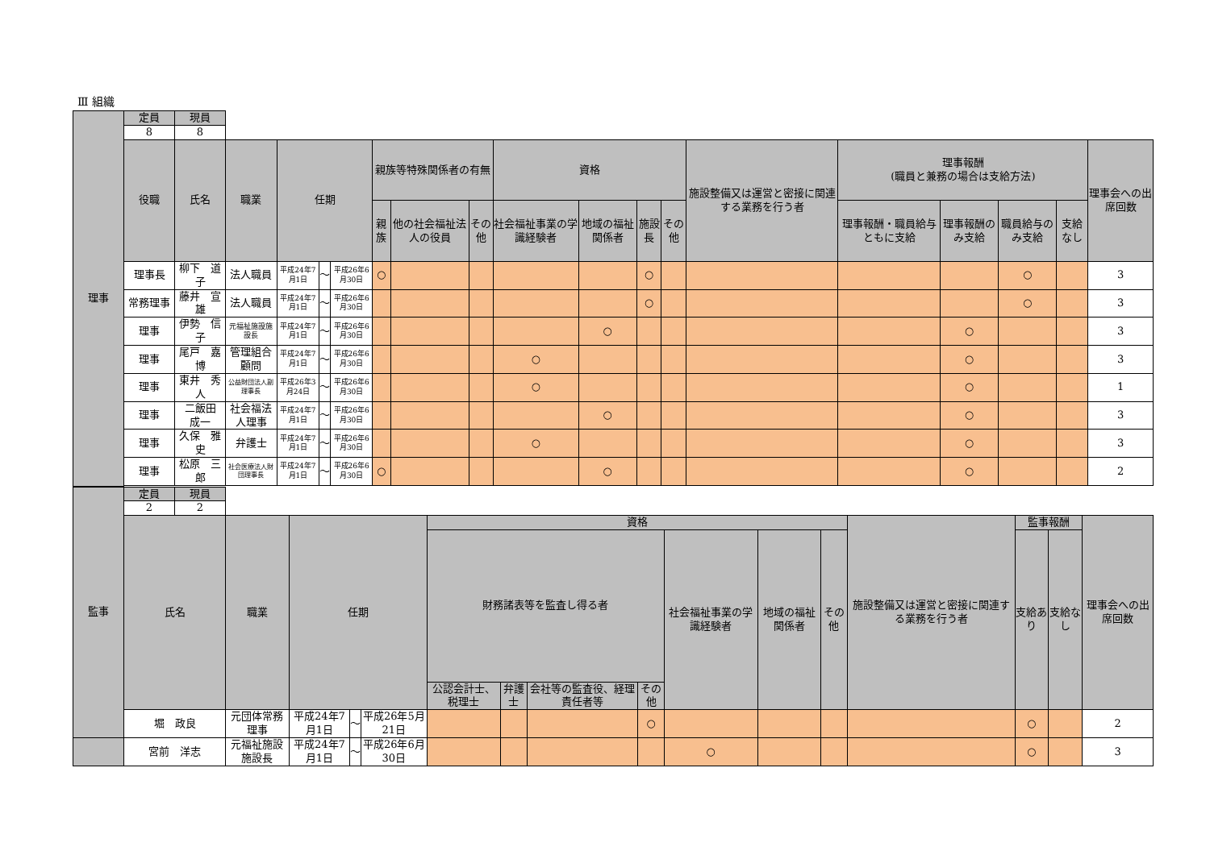Ⅲ 組織
| 理事 | 定員 | 現員 | | | | | | | | | | | | | | | | | |
| | 8 | 8 | | | | | | | | | | | | | | | | | |
| | 役職 | 氏名 | 職業 | 任期 | | | 親族等特殊関係者の有無 | | | 資格 | | | | 施設整備又は運営と密接に関連する業務を行う者 | 理事報酬 (職員と兼務の場合は支給方法) | | | | 理事会への出席回数 |
| | | | | | | | 親族 | 他の社会福祉法人の役員 | その他 | 社会福祉事業の学識経験者 | 地域の福祉関係者 | 施設長 | その他 | | 理事報酬・職員給与ともに支給 | 理事報酬のみ支給 | 職員給与のみ支給 | 支給なし | |
| | 理事長 | 柳下 道子 | 法人職員 | 平成24年7月1日 | ～ | 平成26年6月30日 | ○ | | | | | ○ | | | | | ○ | | 3 |
| | 常務理事 | 藤井 宣雄 | 法人職員 | 平成24年7月1日 | ～ | 平成26年6月30日 | | | | | | ○ | | | | | ○ | | 3 |
| | 理事 | 伊勢 信子 | 元福祉施設施設長 | 平成24年7月1日 | ～ | 平成26年6月30日 | | | | | ○ | | | | | ○ | | | 3 |
| | 理事 | 尾戸 嘉博 | 管理組合顧問 | 平成24年7月1日 | ～ | 平成26年6月30日 | | | | ○ | | | | | | ○ | | | 3 |
| | 理事 | 東井 秀人 | 公益財団法人副理事長 | 平成26年3月24日 | ～ | 平成26年6月30日 | | | | ○ | | | | | | ○ | | | 1 |
| | 理事 | 二飯田 成一 | 社会福法人理事 | 平成24年7月1日 | ～ | 平成26年6月30日 | | | | | ○ | | | | | ○ | | | 3 |
| | 理事 | 久保 雅史 | 弁護士 | 平成24年7月1日 | ～ | 平成26年6月30日 | | | | ○ | | | | | | ○ | | | 3 |
| | 理事 | 松原 三郎 | 社会医療法人財団理事長 | 平成24年7月1日 | ～ | 平成26年6月30日 | ○ | | | | ○ | | | | | ○ | | | 2 |
| 監事 | 定員 | 現員 | | | | | | | | | | | | | | | |
| | 2 | 2 | | | | | | | | | | | | | | | |
| | 氏名 | | 職業 | 任期 | | | 資格 | | | | | | | 施設整備又は運営と密接に関連する業務を行う者 | 監事報酬 | | 理事会への出席回数 |
| | | | | | | | 財務諸表等を監査し得る者 | | | | 社会福祉事業の学識経験者 | 地域の福祉関係者 | その他 | | 支給あり | 支給なし | |
| | | | | | | | 公認会計士、税理士 | 弁護士 | 会社等の監査役、経理責任者等 | その他 | | | | | | | |
| | 堀 政良 | | 元団体常務理事 | 平成24年7月1日 | ～ | 平成26年5月21日 | | | | ○ | | | | | ○ | | 2 |
| | 宮前 洋志 | | 元福祉施設施設長 | 平成24年7月1日 | ～ | 平成26年6月30日 | | | | | ○ | | | | ○ | | 3 |